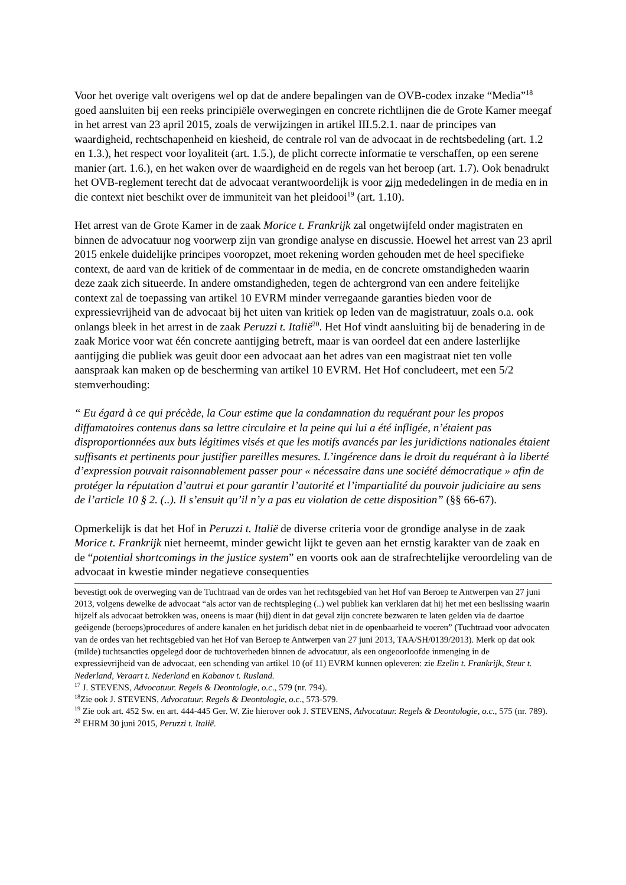Voor het overige valt overigens wel op dat de andere bepalingen van de OVB-codex inzake “Media”<sup>18</sup> goed aansluiten bij een reeks principiële overwegingen en concrete richtlijnen die de Grote Kamer meegaf in het arrest van 23 april 2015, zoals de verwijzingen in artikel III.5.2.1. naar de principes van waardigheid, rechtschapenheid en kiesheid, de centrale rol van de advocaat in de rechtsbedeling (art. 1.2 en 1.3.), het respect voor loyaliteit (art. 1.5.), de plicht correcte informatie te verschaffen, op een serene manier (art. 1.6.), en het waken over de waardigheid en de regels van het beroep (art. 1.7). Ook benadrukt het OVB-reglement terecht dat de advocaat verantwoordelijk is voor zijn mededelingen in de media en in die context niet beschikt over de immuniteit van het pleidooi<sup>19</sup> (art. 1.10).
Het arrest van de Grote Kamer in de zaak Morice t. Frankrijk zal ongetwijfeld onder magistraten en binnen de advocatuur nog voorwerp zijn van grondige analyse en discussie. Hoewel het arrest van 23 april 2015 enkele duidelijke principes vooropzet, moet rekening worden gehouden met de heel specifieke context, de aard van de kritiek of de commentaar in de media, en de concrete omstandigheden waarin deze zaak zich situeerde. In andere omstandigheden, tegen de achtergrond van een andere feitelijke context zal de toepassing van artikel 10 EVRM minder verregaande garanties bieden voor de expressievrijheid van de advocaat bij het uiten van kritiek op leden van de magistratuur, zoals o.a. ook onlangs bleek in het arrest in de zaak Peruzzi t. Italië<sup>20</sup>. Het Hof vindt aansluiting bij de benadering in de zaak Morice voor wat één concrete aantijging betreft, maar is van oordeel dat een andere lasterlijke aantijging die publiek was geuit door een advocaat aan het adres van een magistraat niet ten volle aanspraak kan maken op de bescherming van artikel 10 EVRM. Het Hof concludeert, met een 5/2 stemverhouding:
“ Eu égard à ce qui précède, la Cour estime que la condamnation du requérant pour les propos diffamatoires contenus dans sa lettre circulaire et la peine qui lui a été infligée, n’étaient pas disproportionnées aux buts légitimes visés et que les motifs avancés par les juridictions nationales étaient suffisants et pertinents pour justifier pareilles mesures. L’ingérence dans le droit du requérant à la liberté d’expression pouvait raisonnablement passer pour « nécessaire dans une société démocratique » afin de protéger la réputation d’autrui et pour garantir l’autorité et l’impartialité du pouvoir judiciaire au sens de l’article 10 § 2. (..). Il s’ensuit qu’il n’y a pas eu violation de cette disposition” (§§ 66-67).
Opmerkelijk is dat het Hof in Peruzzi t. Italië de diverse criteria voor de grondige analyse in de zaak Morice t. Frankrijk niet herneemt, minder gewicht lijkt te geven aan het ernstig karakter van de zaak en de “potential shortcomings in the justice system” en voorts ook aan de strafrechtelijke veroordeling van de advocaat in kwestie minder negatieve consequenties
bevestigt ook de overweging van de Tuchtraad van de ordes van het rechtsgebied van het Hof van Beroep te Antwerpen van 27 juni 2013, volgens dewelke de advocaat “als actor van de rechtspleging (..) wel publiek kan verklaren dat hij het met een beslissing waarin hijzelf als advocaat betrokken was, oneens is maar (hij) dient in dat geval zijn concrete bezwaren te laten gelden via de daartoe geëigende (beroeps)procedures of andere kanalen en het juridisch debat niet in de openbaarheid te voeren” (Tuchtraad voor advocaten van de ordes van het rechtsgebied van het Hof van Beroep te Antwerpen van 27 juni 2013, TAA/SH/0139/2013). Merk op dat ook (milde) tuchtsancties opgelegd door de tuchtoverheden binnen de advocatuur, als een ongeoorloofde inmenging in de expressievrijheid van de advocaat, een schending van artikel 10 (of 11) EVRM kunnen opleveren: zie Ezelin t. Frankrijk, Steur t. Nederland, Veraart t. Nederland en Kabanov t. Rusland.
<sup>17</sup> J. STEVENS, Advocatuur. Regels & Deontologie, o.c., 579 (nr. 794).
<sup>18</sup> Zie ook J. STEVENS, Advocatuur. Regels & Deontologie, o.c., 573-579.
<sup>19</sup> Zie ook art. 452 Sw. en art. 444-445 Ger. W. Zie hierover ook J. STEVENS, Advocatuur. Regels & Deontologie, o.c., 575 (nr. 789).
<sup>20</sup> EHRM 30 juni 2015, Peruzzi t. Italië.